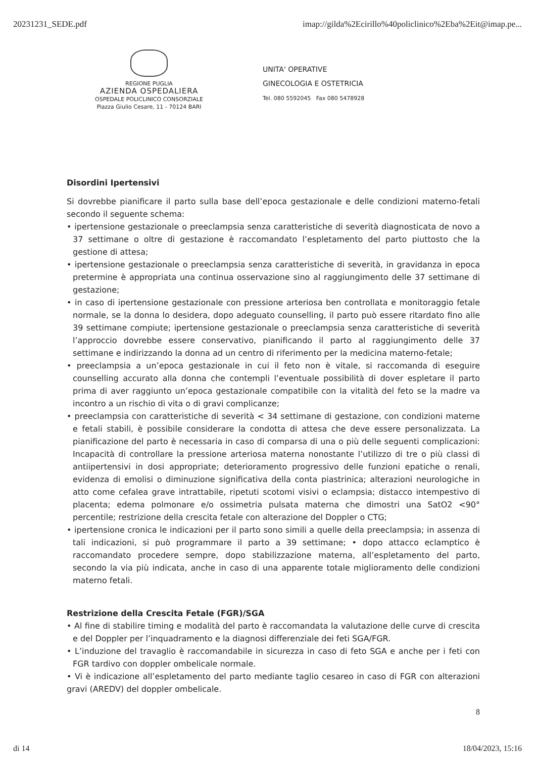20231231_SEDE.pdf imap://gilda%2Ecirillo%40policlinico%2Eba%2Eit@imap.pe...
REGIONE PUGLIA
AZIENDA OSPEDALIERA
OSPEDALE POLICLINICO CONSORZIALE
Piazza Giulio Cesare, 11 - 70124 BARI
UNITA' OPERATIVE
GINECOLOGIA E OSTETRICIA
Tel. 080 5592045 Fax 080 5478928
Disordini Ipertensivi
Si dovrebbe pianificare il parto sulla base dell’epoca gestazionale e delle condizioni materno-fetali secondo il seguente schema:
• ipertensione gestazionale o preeclampsia senza caratteristiche di severità diagnosticata de novo a 37 settimane o oltre di gestazione è raccomandato l’espletamento del parto piuttosto che la gestione di attesa;
• ipertensione gestazionale o preeclampsia senza caratteristiche di severità, in gravidanza in epoca pretermine è appropriata una continua osservazione sino al raggiungimento delle 37 settimane di gestazione;
• in caso di ipertensione gestazionale con pressione arteriosa ben controllata e monitoraggio fetale normale, se la donna lo desidera, dopo adeguato counselling, il parto può essere ritardato fino alle 39 settimane compiute; ipertensione gestazionale o preeclampsia senza caratteristiche di severità l’approccio dovrebbe essere conservativo, pianificando il parto al raggiungimento delle 37 settimane e indirizzando la donna ad un centro di riferimento per la medicina materno-fetale;
• preeclampsia a un’epoca gestazionale in cui il feto non è vitale, si raccomanda di eseguire counselling accurato alla donna che contempli l’eventuale possibilità di dover espletare il parto prima di aver raggiunto un’epoca gestazionale compatibile con la vitalità del feto se la madre va incontro a un rischio di vita o di gravi complicanze;
• preeclampsia con caratteristiche di severità < 34 settimane di gestazione, con condizioni materne e fetali stabili, è possibile considerare la condotta di attesa che deve essere personalizzata. La pianificazione del parto è necessaria in caso di comparsa di una o più delle seguenti complicazioni: Incapacità di controllare la pressione arteriosa materna nonostante l’utilizzo di tre o più classi di antiipertensivi in dosi appropriate; deterioramento progressivo delle funzioni epatiche o renali, evidenza di emolisi o diminuzione significativa della conta piastrinica; alterazioni neurologiche in atto come cefalea grave intrattabile, ripetuti scotomi visivi o eclampsia; distacco intempestivo di placenta; edema polmonare e/o ossimetria pulsata materna che dimostri una SatO2 <90° percentile; restrizione della crescita fetale con alterazione del Doppler o CTG;
• ipertensione cronica le indicazioni per il parto sono simili a quelle della preeclampsia; in assenza di tali indicazioni, si può programmare il parto a 39 settimane; • dopo attacco eclamptico è raccomandato procedere sempre, dopo stabilizzazione materna, all’espletamento del parto, secondo la via più indicata, anche in caso di una apparente totale miglioramento delle condizioni materno fetali.
Restrizione della Crescita Fetale (FGR)/SGA
• Al fine di stabilire timing e modalità del parto è raccomandata la valutazione delle curve di crescita e del Doppler per l’inquadramento e la diagnosi differenziale dei feti SGA/FGR.
• L’induzione del travaglio è raccomandabile in sicurezza in caso di feto SGA e anche per i feti con FGR tardivo con doppler ombelicale normale.
• Vi è indicazione all’espletamento del parto mediante taglio cesareo in caso di FGR con alterazioni gravi (AREDV) del doppler ombelicale.
8
di 14 18/04/2023, 15:16